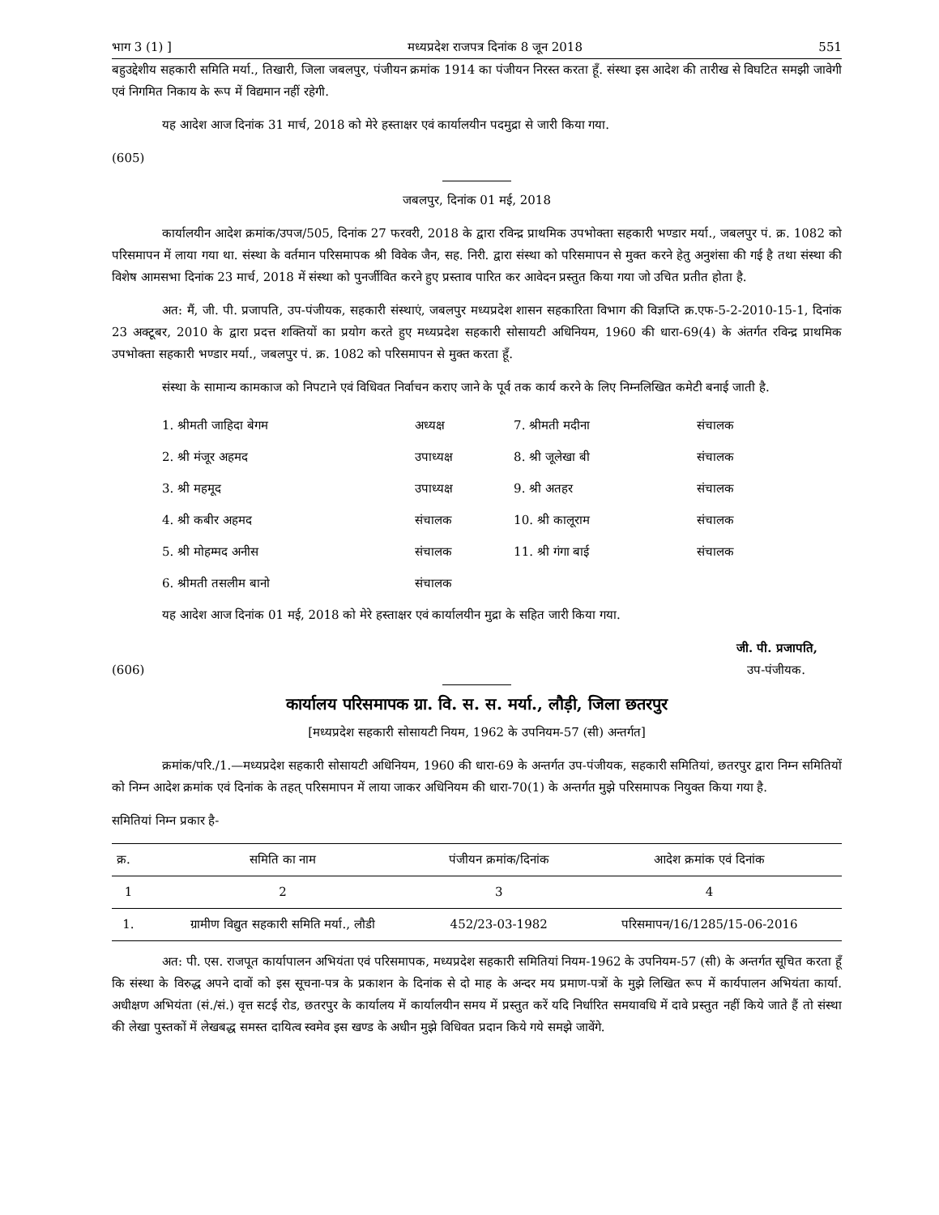भाग 3 (1) ] मध्यप्रदेश राजपत्र दिनांक 8 जून 2018 551
बहुउद्देशीय सहकारी समिति मर्या., तिखारी, जिला जबलपुर, पंजीयन क्रमांक 1914 का पंजीयन निरस्त करता हूँ. संस्था इस आदेश की तारीख से विघटित समझी जावेगी एवं निगमित निकाय के रूप में विद्यमान नहीं रहेगी.
यह आदेश आज दिनांक 31 मार्च, 2018 को मेरे हस्ताक्षर एवं कार्यालयीन पदमुद्रा से जारी किया गया.
(605)
जबलपुर, दिनांक 01 मई, 2018
कार्यालयीन आदेश क्रमांक/उपज/505, दिनांक 27 फरवरी, 2018 के द्वारा रविन्द्र प्राथमिक उपभोक्ता सहकारी भण्डार मर्या., जबलपुर पं. क्र. 1082 को परिसमापन में लाया गया था. संस्था के वर्तमान परिसमापक श्री विवेक जैन, सह. निरी. द्वारा संस्था को परिसमापन से मुक्त करने हेतु अनुशंसा की गई है तथा संस्था की विशेष आमसभा दिनांक 23 मार्च, 2018 में संस्था को पुनर्जीवित करने हुए प्रस्ताव पारित कर आवेदन प्रस्तुत किया गया जो उचित प्रतीत होता है.
अत: मैं, जी. पी. प्रजापति, उप-पंजीयक, सहकारी संस्थाएं, जबलपुर मध्यप्रदेश शासन सहकारिता विभाग की विज्ञप्ति क्र.एफ-5-2-2010-15-1, दिनांक 23 अक्टूबर, 2010 के द्वारा प्रदत्त शक्तियों का प्रयोग करते हुए मध्यप्रदेश सहकारी सोसायटी अधिनियम, 1960 की धारा-69(4) के अंतर्गत रविन्द्र प्राथमिक उपभोक्ता सहकारी भण्डार मर्या., जबलपुर पं. क्र. 1082 को परिसमापन से मुक्त करता हूँ.
संस्था के सामान्य कामकाज को निपटाने एवं विधिवत निर्वाचन कराए जाने के पूर्व तक कार्य करने के लिए निम्नलिखित कमेटी बनाई जाती है.
| 1. श्रीमती जाहिदा बेगम | अध्यक्ष | 7. श्रीमती मदीना | संचालक |
| 2. श्री मंजूर अहमद | उपाध्यक्ष | 8. श्री जूलेखा बी | संचालक |
| 3. श्री महमूद | उपाध्यक्ष | 9. श्री अतहर | संचालक |
| 4. श्री कबीर अहमद | संचालक | 10. श्री कालूराम | संचालक |
| 5. श्री मोहम्मद अनीस | संचालक | 11. श्री गंगा बाई | संचालक |
| 6. श्रीमती तसलीम बानो | संचालक | | |
यह आदेश आज दिनांक 01 मई, 2018 को मेरे हस्ताक्षर एवं कार्यालयीन मुद्रा के सहित जारी किया गया.
जी. पी. प्रजापति,
(606) उप-पंजीयक.
कार्यालय परिसमापक ग्रा. वि. स. स. मर्या., लौड़ी, जिला छतरपुर
[मध्यप्रदेश सहकारी सोसायटी नियम, 1962 के उपनियम-57 (सी) अन्तर्गत]
क्रमांक/परि./1.—मध्यप्रदेश सहकारी सोसायटी अधिनियम, 1960 की धारा-69 के अन्तर्गत उप-पंजीयक, सहकारी समितियां, छतरपुर द्वारा निम्न समितियों को निम्न आदेश क्रमांक एवं दिनांक के तहत् परिसमापन में लाया जाकर अधिनियम की धारा-70(1) के अन्तर्गत मुझे परिसमापक नियुक्त किया गया है.
समितियां निम्न प्रकार है-
| क्र. | समिति का नाम | पंजीयन क्रमांक/दिनांक | आदेश क्रमांक एवं दिनांक |
| --- | --- | --- | --- |
| 1 | 2 | 3 | 4 |
| 1. | ग्रामीण विद्युत सहकारी समिति मर्या., लौडी | 452/23-03-1982 | परिसमापन/16/1285/15-06-2016 |
अत: पी. एस. राजपूत कार्यापालन अभियंता एवं परिसमापक, मध्यप्रदेश सहकारी समितियां नियम-1962 के उपनियम-57 (सी) के अन्तर्गत सूचित करता हूँ कि संस्था के विरुद्ध अपने दावों को इस सूचना-पत्र के प्रकाशन के दिनांक से दो माह के अन्दर मय प्रमाण-पत्रों के मुझे लिखित रूप में कार्यपालन अभियंता कार्या. अधीक्षण अभियंता (सं./सं.) वृत्त सटई रोड, छतरपुर के कार्यालय में कार्यालयीन समय में प्रस्तुत करें यदि निर्धारित समयावधि में दावे प्रस्तुत नहीं किये जाते हैं तो संस्था की लेखा पुस्तकों में लेखबद्ध समस्त दायित्व स्वमेव इस खण्ड के अधीन मुझे विधिवत प्रदान किये गये समझे जावेंगे.